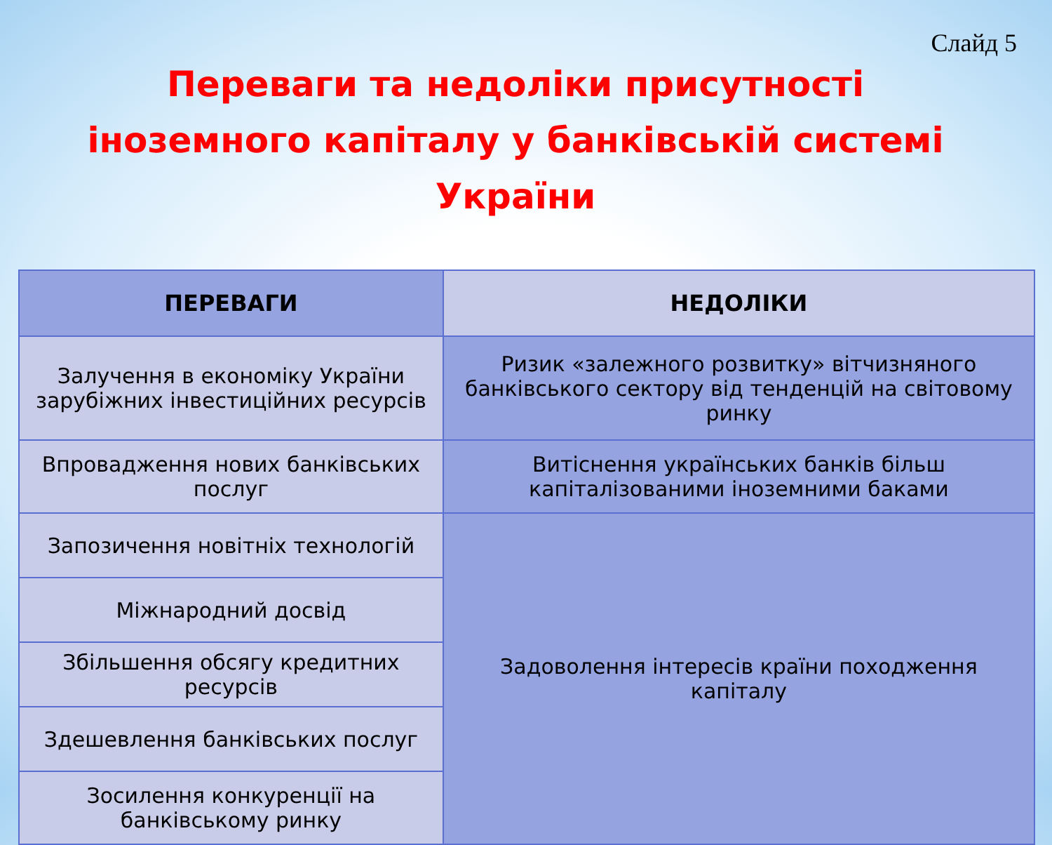Слайд 5
Переваги та недоліки присутності іноземного капіталу у банківській системі України
| ПЕРЕВАГИ | НЕДОЛІКИ |
| --- | --- |
| Залучення в економіку України зарубіжних інвестиційних ресурсів | Ризик «залежного розвитку» вітчизняного банківського сектору від тенденцій на світовому ринку |
| Впровадження нових банківських послуг | Витіснення українських банків більш капіталізованими іноземними баками |
| Запозичення новітніх технологій | Задоволення інтересів країни походження капіталу |
| Міжнародний досвід | |
| Збільшення обсягу кредитних ресурсів | |
| Здешевлення банківських послуг | |
| Зосилення конкуренції на банківському ринку | |